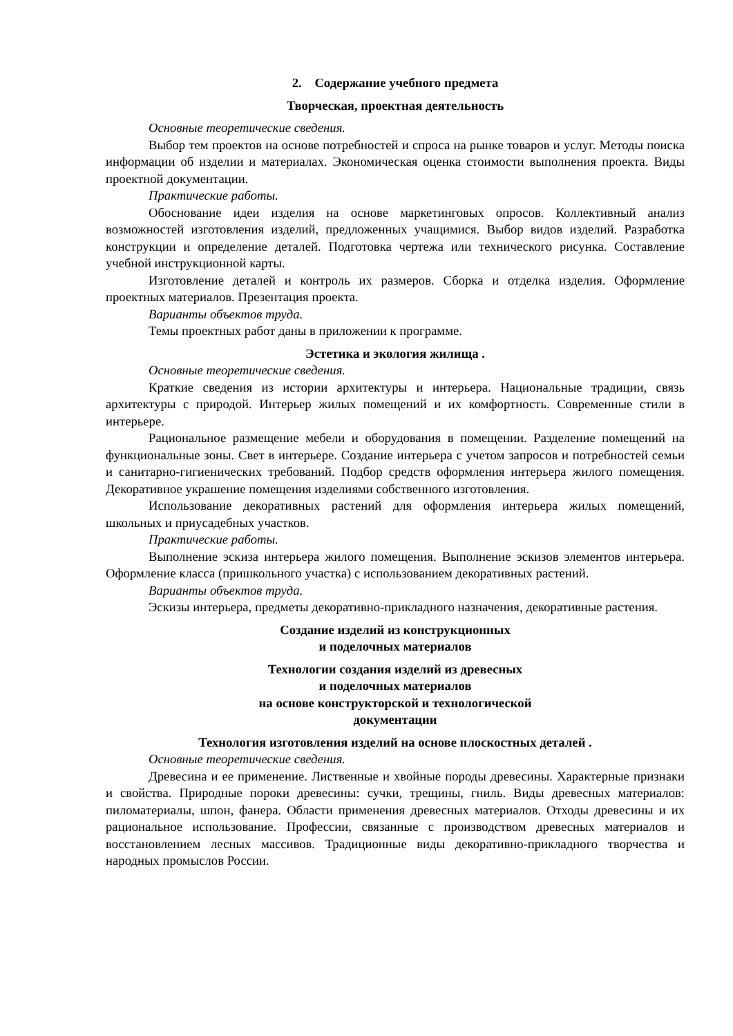2. Содержание учебного предмета
Творческая, проектная деятельность
Основные теоретические сведения.
Выбор тем проектов на основе потребностей и спроса на рынке товаров и услуг. Методы поиска информации об изделии и материалах. Экономическая оценка стоимости выполнения проекта. Виды проектной документации.
Практические работы.
Обоснование идеи изделия на основе маркетинговых опросов. Коллективный анализ возможностей изготовления изделий, предложенных учащимися. Выбор видов изделий. Разработка конструкции и определение деталей. Подготовка чертежа или технического рисунка. Составление учебной инструкционной карты.
Изготовление деталей и контроль их размеров. Сборка и отделка изделия. Оформление проектных материалов. Презентация проекта.
Варианты объектов труда.
Темы проектных работ даны в приложении к программе.
Эстетика и экология жилища .
Основные теоретические сведения.
Краткие сведения из истории архитектуры и интерьера. Национальные традиции, связь архитектуры с природой. Интерьер жилых помещений и их комфортность. Современные стили в интерьере.
Рациональное размещение мебели и оборудования в помещении. Разделение помещений на функциональные зоны. Свет в интерьере. Создание интерьера с учетом запросов и потребностей семьи и санитарно-гигиенических требований. Подбор средств оформления интерьера жилого помещения. Декоративное украшение помещения изделиями собственного изготовления.
Использование декоративных растений для оформления интерьера жилых помещений, школьных и приусадебных участков.
Практические работы.
Выполнение эскиза интерьера жилого помещения. Выполнение эскизов элементов интерьера. Оформление класса (пришкольного участка) с использованием декоративных растений.
Варианты объектов труда.
Эскизы интерьера, предметы декоративно-прикладного назначения, декоративные растения.
Создание изделий из конструкционных
и поделочных материалов
Технологии создания изделий из древесных
и поделочных материалов
на основе конструкторской и технологической
документации
Технология изготовления изделий на основе плоскостных деталей .
Основные теоретические сведения.
Древесина и ее применение. Лиственные и хвойные породы древесины. Характерные признаки и свойства. Природные пороки древесины: сучки, трещины, гниль. Виды древесных материалов: пиломатериалы, шпон, фанера. Области применения древесных материалов. Отходы древесины и их рациональное использование. Профессии, связанные с производством древесных материалов и восстановлением лесных массивов. Традиционные виды декоративно-прикладного творчества и народных промыслов России.